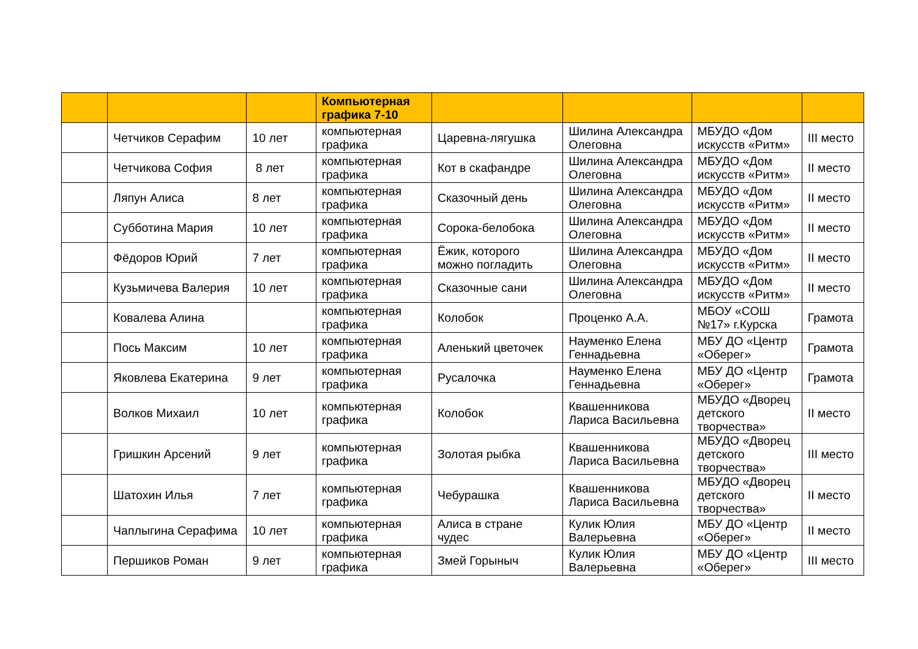| | | | Компьютерная графика 7-10 | | | | |
| --- | --- | --- | --- | --- | --- | --- | --- |
| | Четчиков Серафим | 10 лет | компьютерная графика | Царевна-лягушка | Шилина Александра Олеговна | МБУДО «Дом искусств «Ритм» | III место |
| | Четчикова София | 8 лет | компьютерная графика | Кот в скафандре | Шилина Александра Олеговна | МБУДО «Дом искусств «Ритм» | II место |
| | Ляпун Алиса | 8 лет | компьютерная графика | Сказочный день | Шилина Александра Олеговна | МБУДО «Дом искусств «Ритм» | II место |
| | Субботина Мария | 10 лет | компьютерная графика | Сорока-белобока | Шилина Александра Олеговна | МБУДО «Дом искусств «Ритм» | II место |
| | Фёдоров Юрий | 7 лет | компьютерная графика | Ёжик, которого можно погладить | Шилина Александра Олеговна | МБУДО «Дом искусств «Ритм» | II место |
| | Кузьмичева Валерия | 10 лет | компьютерная графика | Сказочные сани | Шилина Александра Олеговна | МБУДО «Дом искусств «Ритм» | II место |
| | Ковалева Алина | | компьютерная графика | Колобок | Проценко А.А. | МБОУ «СОШ №17» г.Курска | Грамота |
| | Пось Максим | 10 лет | компьютерная графика | Аленький цветочек | Науменко Елена Геннадьевна | МБУ ДО «Центр «Оберег» | Грамота |
| | Яковлева Екатерина | 9 лет | компьютерная графика | Русалочка | Науменко Елена Геннадьевна | МБУ ДО «Центр «Оберег» | Грамота |
| | Волков Михаил | 10 лет | компьютерная графика | Колобок | Квашенникова Лариса Васильевна | МБУДО «Дворец детского творчества» | II место |
| | Гришкин Арсений | 9 лет | компьютерная графика | Золотая рыбка | Квашенникова Лариса Васильевна | МБУДО «Дворец детского творчества» | III место |
| | Шатохин Илья | 7 лет | компьютерная графика | Чебурашка | Квашенникова Лариса Васильевна | МБУДО «Дворец детского творчества» | II место |
| | Чаплыгина Серафима | 10 лет | компьютерная графика | Алиса в стране чудес | Кулик Юлия Валерьевна | МБУ ДО «Центр «Оберег» | II место |
| | Першиков Роман | 9 лет | компьютерная графика | Змей Горыныч | Кулик Юлия Валерьевна | МБУ ДО «Центр «Оберег» | III место |